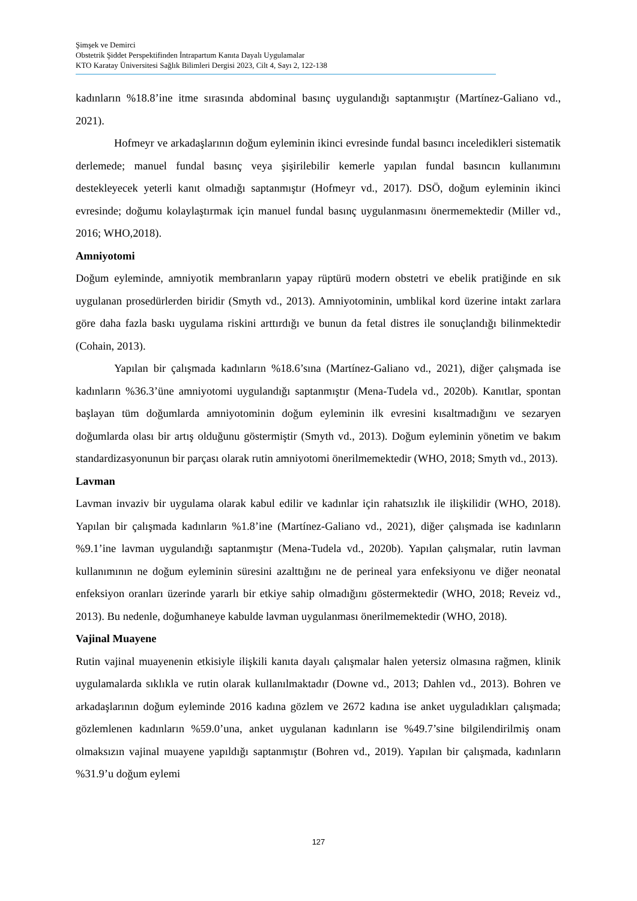Şimşek ve Demirci
Obstetrik Şiddet Perspektifinden İntrapartum Kanıta Dayalı Uygulamalar
KTO Karatay Üniversitesi Sağlık Bilimleri Dergisi 2023, Cilt 4, Sayı 2, 122-138
kadınların %18.8’ine itme sırasında abdominal basınç uygulandığı saptanmıştır (Martínez-Galiano vd., 2021).
Hofmeyr ve arkadaşlarının doğum eyleminin ikinci evresinde fundal basıncı inceledikleri sistematik derlemede; manuel fundal basınç veya şişirilebilir kemerle yapılan fundal basıncın kullanımını destekleyecek yeterli kanıt olmadığı saptanmıştır (Hofmeyr vd., 2017). DSÖ, doğum eyleminin ikinci evresinde; doğumu kolaylaştırmak için manuel fundal basınç uygulanmasını önermemektedir (Miller vd., 2016; WHO,2018).
Amniyotomi
Doğum eyleminde, amniyotik membranların yapay rüptürü modern obstetri ve ebelik pratiğinde en sık uygulanan prosedürlerden biridir (Smyth vd., 2013). Amniyotominin, umblikal kord üzerine intakt zarlara göre daha fazla baskı uygulama riskini arttırdığı ve bunun da fetal distres ile sonuçlandığı bilinmektedir (Cohain, 2013).
Yapılan bir çalışmada kadınların %18.6’sına (Martínez-Galiano vd., 2021), diğer çalışmada ise kadınların %36.3’üne amniyotomi uygulandığı saptanmıştır (Mena-Tudela vd., 2020b). Kanıtlar, spontan başlayan tüm doğumlarda amniyotominin doğum eyleminin ilk evresini kısaltmadığını ve sezaryen doğumlarda olası bir artış olduğunu göstermiştir (Smyth vd., 2013). Doğum eyleminin yönetim ve bakım standardizasyonunun bir parçası olarak rutin amniyotomi önerilmemektedir (WHO, 2018; Smyth vd., 2013).
Lavman
Lavman invaziv bir uygulama olarak kabul edilir ve kadınlar için rahatsızlık ile ilişkilidir (WHO, 2018). Yapılan bir çalışmada kadınların %1.8’ine (Martínez-Galiano vd., 2021), diğer çalışmada ise kadınların %9.1’ine lavman uygulandığı saptanmıştır (Mena-Tudela vd., 2020b). Yapılan çalışmalar, rutin lavman kullanımının ne doğum eyleminin süresini azalttığını ne de perineal yara enfeksiyonu ve diğer neonatal enfeksiyon oranları üzerinde yararlı bir etkiye sahip olmadığını göstermektedir (WHO, 2018; Reveiz vd., 2013). Bu nedenle, doğumhaneye kabulde lavman uygulanması önerilmemektedir (WHO, 2018).
Vajinal Muayene
Rutin vajinal muayenenin etkisiyle ilişkili kanıta dayalı çalışmalar halen yetersiz olmasına rağmen, klinik uygulamalarda sıklıkla ve rutin olarak kullanılmaktadır (Downe vd., 2013; Dahlen vd., 2013). Bohren ve arkadaşlarının doğum eyleminde 2016 kadına gözlem ve 2672 kadına ise anket uyguladıkları çalışmada; gözlemlenen kadınların %59.0’una, anket uygulanan kadınların ise %49.7’sine bilgilendirilmiş onam olmaksızın vajinal muayene yapıldığı saptanmıştır (Bohren vd., 2019). Yapılan bir çalışmada, kadınların %31.9’u doğum eylemi
127